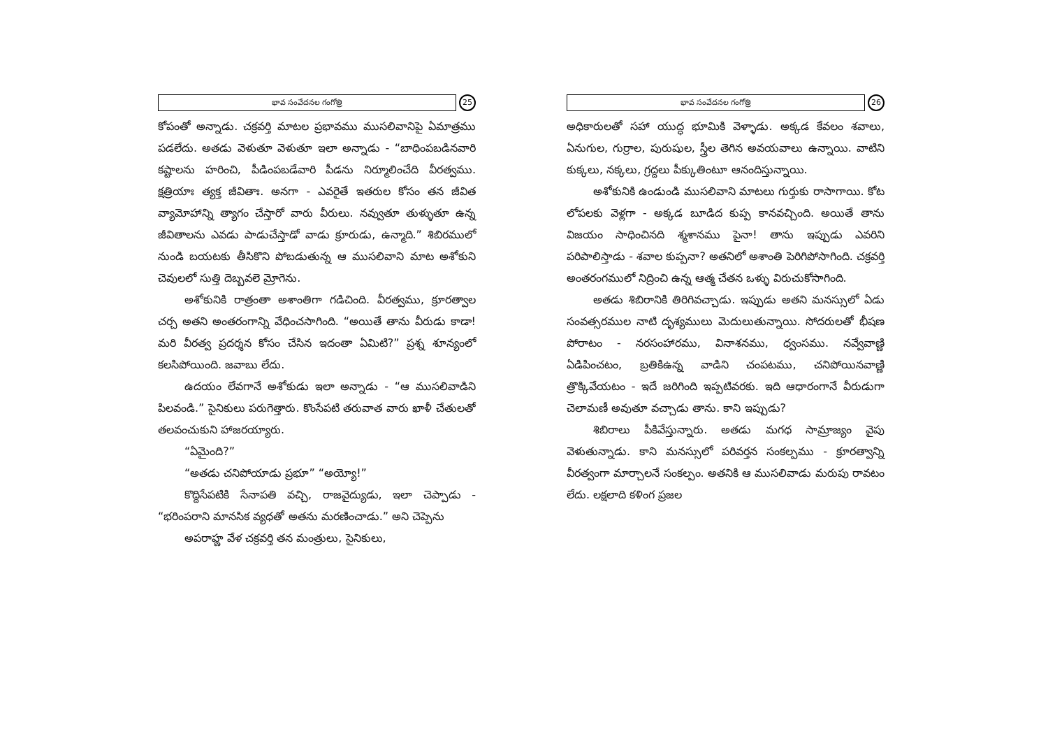భావ సంవేదనల గంగోత్రి
25
కోపంతో అన్నాడు. చక్రవర్తి మాటల ప్రభావము ముసలివానిపై ఏమాత్రము పడలేదు. అతడు వెళుతూ వెళుతూ ఇలా అన్నాడు - “బాధింపబడినవారి కష్టాలను హరించి, పీడింపబడేవారి పీడను నిర్మూలించేది వీరత్వము. క్షత్రియాః త్యక్త జీవితాః. అనగా - ఎవరైతే ఇతరుల కోసం తన జీవిత వ్యామోహాన్ని త్యాగం చేస్తారో వారు వీరులు. నవ్వుతూ తుళ్ళుతూ ఉన్న జీవితాలను ఎవడు పాడుచేస్తాడో వాడు క్రూరుడు, ఉన్మాది.” శిబిరములో నుండి బయటకు తీసికొని పోబడుతున్న ఆ ముసలివాని మాట అశోకుని చెవులలో సుత్తి దెబ్బవలె మ్రోగెను.
అశోకునికి రాత్రంతా అశాంతిగా గడిచింది. వీరత్వము, క్రూరత్వాల చర్చ అతని అంతరంగాన్ని వేధించసాగింది. “అయితే తాను వీరుడు కాడా! మరి వీరత్వ ప్రదర్శన కోసం చేసిన ఇదంతా ఏమిటి?” ప్రశ్న శూన్యంలో కలసిపోయింది. జవాబు లేదు.
ఉదయం లేవగానే అశోకుడు ఇలా అన్నాడు - “ఆ ముసలివాడిని పిలవండి.” సైనికులు పరుగెత్తారు. కొంసేపటి తరువాత వారు ఖాళీ చేతులతో తలవంచుకుని హాజరయ్యారు.
“ఏమైంది?”
“అతడు చనిపోయాడు ప్రభూ” “అయ్యో!”
కొద్దిసేపటికి సేనాపతి వచ్చి, రాజవైద్యుడు, ఇలా చెప్పాడు - “భరింపరాని మానసిక వ్యధతో అతను మరణించాడు.” అని చెప్పెను
అపరాహ్ణ వేళ చక్రవర్తి తన మంత్రులు, సైనికులు,
భావ సంవేదనల గంగోత్రి
26
అధికారులతో సహా యుద్ధ భూమికి వెళ్ళాడు. అక్కడ కేవలం శవాలు, ఏనుగుల, గుర్రాల, పురుషుల, స్త్రీల తెగిన అవయవాలు ఉన్నాయి. వాటిని కుక్కలు, నక్కలు, గ్రద్దలు పీక్కుతింటూ ఆనందిస్తున్నాయి.
అశోకునికి ఉండుండి ముసలివాని మాటలు గుర్తుకు రాసాగాయి. కోట లోపలకు వెళ్లగా - అక్కడ బూడిద కుప్ప కానవచ్చింది. అయితే తాను విజయం సాధించినది శ్మశానము పైనా! తాను ఇప్పుడు ఎవరిని పరిపాలిస్తాడు - శవాల కుప్పనా? అతనిలో అశాంతి పెరిగిపోసాగింది. చక్రవర్తి అంతరంగములో నిద్రించి ఉన్న ఆత్మ చేతన ఒళ్ళు విరుచుకోసాగింది.
అతడు శిబిరానికి తిరిగివచ్చాడు. ఇప్పుడు అతని మనస్సులో ఏడు సంవత్సరముల నాటి దృశ్యములు మెదులుతున్నాయి. సోదరులతో భీషణ పోరాటం - నరసంహారము, వినాశనము, ధ్వంసము. నవ్వేవాణ్ణి ఏడిపించటం, బ్రతికిఉన్న వాడిని చంపటము, చనిపోయినవాణ్ణి త్రొక్కివేయటం - ఇదే జరిగింది ఇప్పటివరకు. ఇది ఆధారంగానే వీరుడుగా చెలామణీ అవుతూ వచ్చాడు తాను. కాని ఇప్పుడు?
శిబిరాలు పీకివేస్తున్నారు. అతడు మగధ సామ్రాజ్యం వైపు వెళుతున్నాడు. కాని మనస్సులో పరివర్తన సంకల్పము - క్రూరత్వాన్ని వీరత్వంగా మార్చాలనే సంకల్పం. అతనికి ఆ ముసలివాడు మరుపు రావటం లేదు. లక్షలాది కళింగ ప్రజల